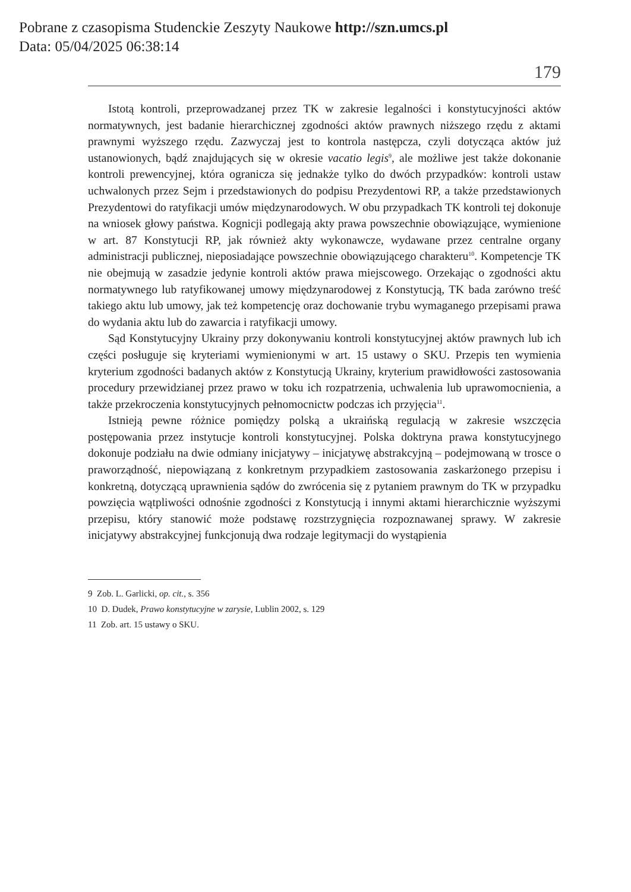Pobrane z czasopisma Studenckie Zeszyty Naukowe http://szn.umcs.pl
Data: 05/04/2025 06:38:14
179
Istotą kontroli, przeprowadzanej przez TK w zakresie legalności i konstytucyjności aktów normatywnych, jest badanie hierarchicznej zgodności aktów prawnych niższego rzędu z aktami prawnymi wyższego rzędu. Zazwyczaj jest to kontrola następcza, czyli dotycząca aktów już ustanowionych, bądź znajdujących się w okresie vacatio legis<sup>9</sup>, ale możliwe jest także dokonanie kontroli prewencyjnej, która ogranicza się jednakże tylko do dwóch przypadków: kontroli ustaw uchwalonych przez Sejm i przedstawionych do podpisu Prezydentowi RP, a także przedstawionych Prezydentowi do ratyfikacji umów międzynarodowych. W obu przypadkach TK kontroli tej dokonuje na wniosek głowy państwa. Kognicji podlegają akty prawa powszechnie obowiązujące, wymienione w art. 87 Konstytucji RP, jak również akty wykonawcze, wydawane przez centralne organy administracji publicznej, nieposiadające powszechnie obowiązującego charakteru<sup>10</sup>. Kompetencje TK nie obejmują w zasadzie jedynie kontroli aktów prawa miejscowego. Orzekając o zgodności aktu normatywnego lub ratyfikowanej umowy międzynarodowej z Konstytucją, TK bada zarówno treść takiego aktu lub umowy, jak też kompetencję oraz dochowanie trybu wymaganego przepisami prawa do wydania aktu lub do zawarcia i ratyfikacji umowy.
Sąd Konstytucyjny Ukrainy przy dokonywaniu kontroli konstytucyjnej aktów prawnych lub ich części posługuje się kryteriami wymienionymi w art. 15 ustawy o SKU. Przepis ten wymienia kryterium zgodności badanych aktów z Konstytucją Ukrainy, kryterium prawidłowości zastosowania procedury przewidzianej przez prawo w toku ich rozpatrzenia, uchwalenia lub uprawomocnienia, a także przekroczenia konstytucyjnych pełnomocnictw podczas ich przyjęcia<sup>11</sup>.
Istnieją pewne różnice pomiędzy polską a ukraińską regulacją w zakresie wszczęcia postępowania przez instytucje kontroli konstytucyjnej. Polska doktryna prawa konstytucyjnego dokonuje podziału na dwie odmiany inicjatywy – inicjatywę abstrakcyjną – podejmowaną w trosce o praworządność, niepowiązaną z konkretnym przypadkiem zastosowania zaskarżonego przepisu i konkretną, dotyczącą uprawnienia sądów do zwrócenia się z pytaniem prawnym do TK w przypadku powzięcia wątpliwości odnośnie zgodności z Konstytucją i innymi aktami hierarchicznie wyższymi przepisu, który stanowić może podstawę rozstrzygnięcia rozpoznawanej sprawy. W zakresie inicjatywy abstrakcyjnej funkcjonują dwa rodzaje legitymacji do wystąpienia
9 Zob. L. Garlicki, op. cit., s. 356
10 D. Dudek, Prawo konstytucyjne w zarysie, Lublin 2002, s. 129
11 Zob. art. 15 ustawy o SKU.